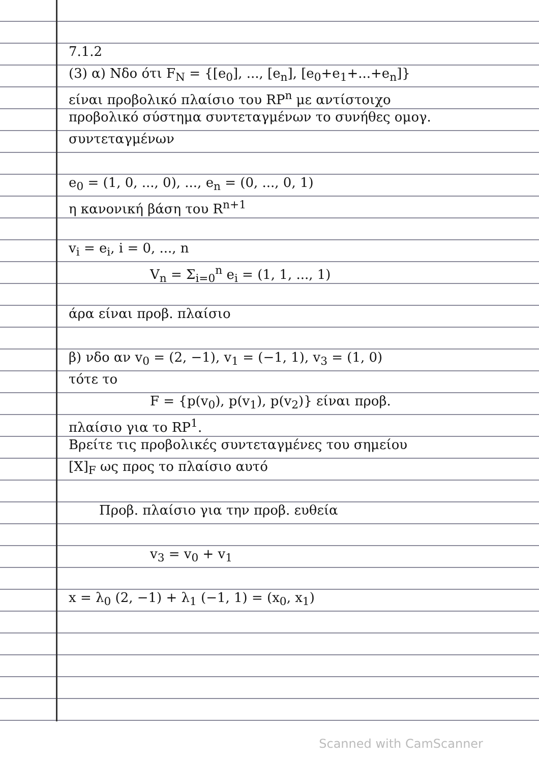7.1.2
(3) α) Νδο ότι F<sub>N</sub> = {[e<sub>0</sub>], ..., [e<sub>n</sub>], [e<sub>0</sub>+e<sub>1</sub>+...+e<sub>n</sub>]}
είναι προβολικό πλαίσιο του RP<sup>n</sup> με αντίστοιχο
προβολικό σύστημα συντεταγμένων το συνήθες ομογ.
συντεταγμένων
e<sub>0</sub> = (1, 0, ..., 0), ..., e<sub>n</sub> = (0, ..., 0, 1)
η κανονική βάση του R<sup>n+1</sup>
v<sub>i</sub> = e<sub>i</sub>, i = 0, ..., n
V<sub>n</sub> = Σ<sub>i=0</sub><sup>n</sup> e<sub>i</sub> = (1, 1, ..., 1)
άρα είναι προβ. πλαίσιο
β) νδο αν v<sub>0</sub> = (2, −1), v<sub>1</sub> = (−1, 1), v<sub>3</sub> = (1, 0)
τότε το
F = {p(v<sub>0</sub>), p(v<sub>1</sub>), p(v<sub>2</sub>)} είναι προβ.
πλαίσιο για το RP<sup>1</sup>.
Βρείτε τις προβολικές συντεταγμένες του σημείου
[X]<sub>F</sub> ως προς το πλαίσιο αυτό
Προβ. πλαίσιο για την προβ. ευθεία
v<sub>3</sub> = v<sub>0</sub> + v<sub>1</sub>
x = λ<sub>0</sub> (2, −1) + λ<sub>1</sub> (−1, 1) = (x<sub>0</sub>, x<sub>1</sub>)
Scanned with CamScanner